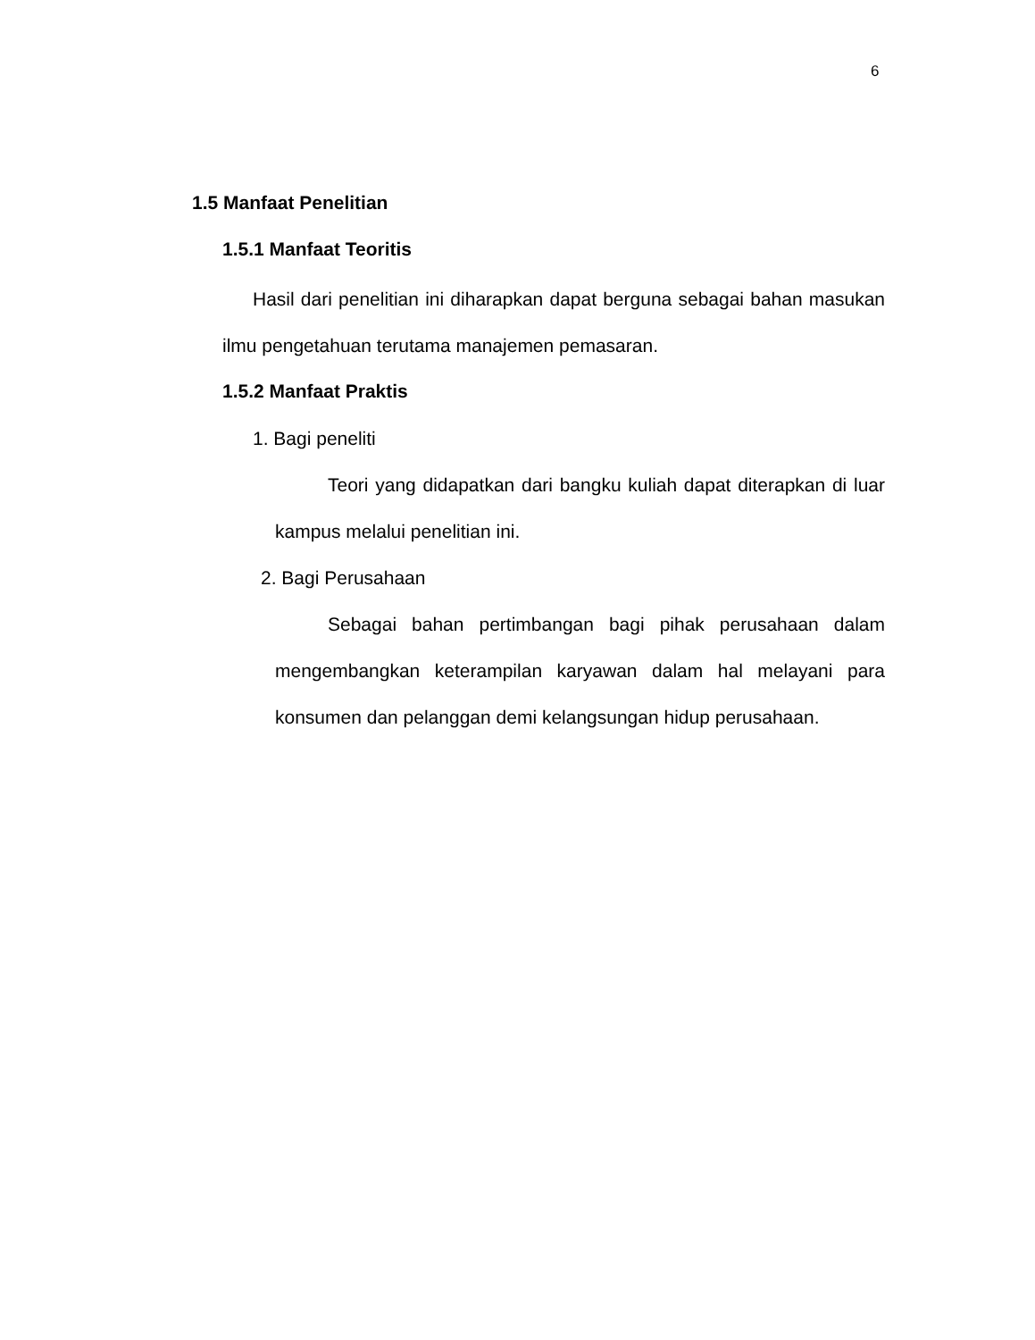6
1.5 Manfaat Penelitian
1.5.1 Manfaat Teoritis
Hasil dari penelitian ini diharapkan dapat berguna sebagai bahan masukan ilmu pengetahuan terutama manajemen pemasaran.
1.5.2 Manfaat Praktis
1. Bagi peneliti
Teori yang didapatkan dari bangku kuliah dapat diterapkan di luar kampus melalui penelitian ini.
2. Bagi Perusahaan
Sebagai bahan pertimbangan bagi pihak perusahaan dalam mengembangkan keterampilan karyawan dalam hal melayani para konsumen dan pelanggan demi kelangsungan hidup perusahaan.